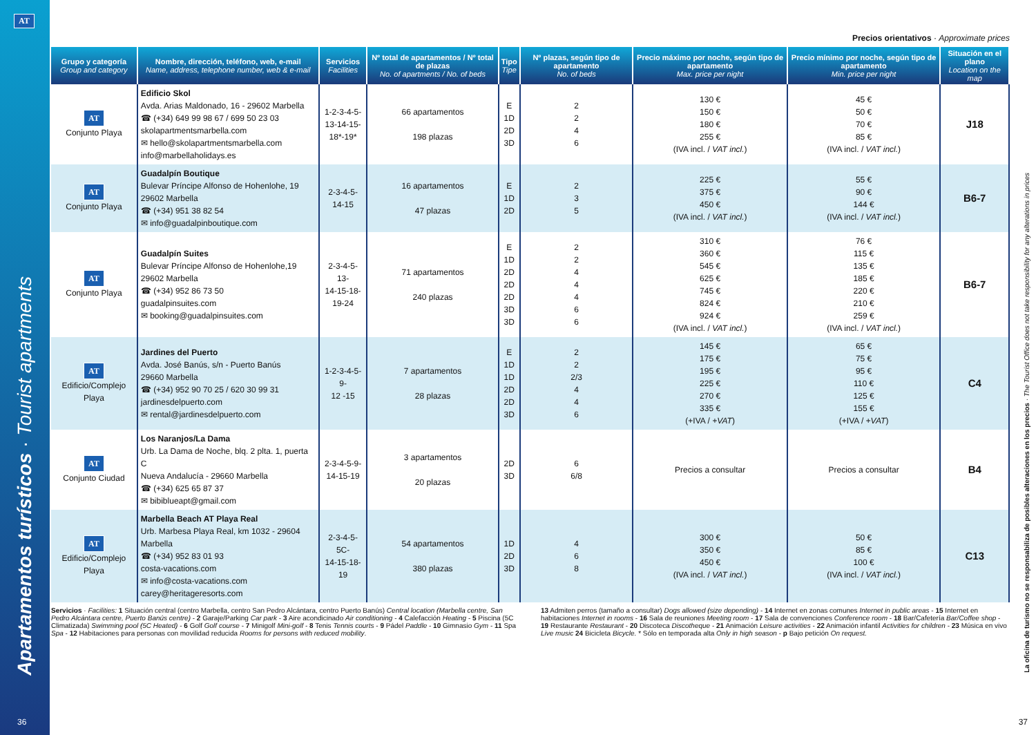AT
Precios orientativos · Approximate prices
| Grupo y categoría Group and category | Nombre, dirección, teléfono, web, e-mail Name, address, telephone number, web & e-mail | Servicios Facilities | Nº total de apartamentos / Nº total de plazas No. of apartments / No. of beds | Tipo Tipe | Nº plazas, según tipo de apartamento No. of beds | Precio máximo por noche, según tipo de apartamento Max. price per night | Precio mínimo por noche, según tipo de apartamento Min. price per night | Situación en el plano Location on the map |
| --- | --- | --- | --- | --- | --- | --- | --- | --- |
| AT Conjunto Playa | Edificio Skol Avda. Arias Maldonado, 16 - 29602 Marbella ☎ (+34) 649 99 98 67 / 699 50 23 03 skolapartmentsmarbella.com ✉ hello@skolapartmentsmarbella.com info@marbellaholidays.es | 1-2-3-4-5- 13-14-15- 18*-19* | 66 apartamentos 198 plazas | E 1D 2D 3D | 2 2 4 6 | 130 € 150 € 180 € 255 € (IVA incl. / VAT incl. ) | 45 € 50 € 70 € 85 € (IVA incl. / VAT incl. ) | J18 |
| AT Conjunto Playa | Guadalpín Boutique Bulevar Príncipe Alfonso de Hohenlohe, 19 29602 Marbella ☎ (+34) 951 38 82 54 ✉ info@guadalpinboutique.com | 2-3-4-5- 14-15 | 16 apartamentos 47 plazas | E 1D 2D | 2 3 5 | 225 € 375 € 450 € (IVA incl. / VAT incl. ) | 55 € 90 € 144 € (IVA incl. / VAT incl. ) | B6-7 |
| AT Conjunto Playa | Guadalpín Suites Bulevar Príncipe Alfonso de Hohenlohe,19 29602 Marbella ☎ (+34) 952 86 73 50 guadalpinsuites.com ✉ booking@guadalpinsuites.com | 2-3-4-5-13- 14-15-18- 19-24 | 71 apartamentos 240 plazas | E 1D 2D 2D 2D 3D 3D | 2 2 4 4 4 6 6 | 310 € 360 € 545 € 625 € 745 € 824 € 924 € (IVA incl. / VAT incl. ) | 76 € 115 € 135 € 185 € 220 € 210 € 259 € (IVA incl. / VAT incl. ) | B6-7 |
| AT Edificio/Complejo Playa | Jardines del Puerto Avda. José Banús, s/n - Puerto Banús 29660 Marbella ☎ (+34) 952 90 70 25 / 620 30 99 31 jardinesdelpuerto.com ✉ rental@jardinesdelpuerto.com | 1-2-3-4-5-9- 12 -15 | 7 apartamentos 28 plazas | E 1D 1D 2D 2D 3D | 2 2 2/3 4 4 6 | 145 € 175 € 195 € 225 € 270 € 335 € (+IVA / +VAT ) | 65 € 75 € 95 € 110 € 125 € 155 € (+IVA / +VAT ) | C4 |
| AT Conjunto Ciudad | Los Naranjos/La Dama Urb. La Dama de Noche, blq. 2 plta. 1, puerta C Nueva Andalucía - 29660 Marbella ☎ (+34) 625 65 87 37 ✉ bibiblueapt@gmail.com | 2-3-4-5-9- 14-15-19 | 3 apartamentos 20 plazas | 2D 3D | 6 6/8 | Precios a consultar | Precios a consultar | B4 |
| AT Edificio/Complejo Playa | Marbella Beach AT Playa Real Urb. Marbesa Playa Real, km 1032 - 29604 Marbella ☎ (+34) 952 83 01 93 costa-vacations.com ✉ info@costa-vacations.com carey@heritageresorts.com | 2-3-4-5-5C- 14-15-18-19 | 54 apartamentos 380 plazas | 1D 2D 3D | 4 6 8 | 300 € 350 € 450 € (IVA incl. / VAT incl. ) | 50 € 85 € 100 € (IVA incl. / VAT incl. ) | C13 |
Servicios · Facilities: 1 Situación central (centro Marbella, centro San Pedro Alcántara, centro Puerto Banús) Central location (Marbella centre, San Pedro Alcántara centre, Puerto Banús centre) - 2 Garaje/Parking Car park - 3 Aire acondicinado Air conditioning - 4 Calefacción Heating - 5 Piscina (5C Climatizada) Swimming pool (5C Heated) - 6 Golf Golf course - 7 Minigolf Mini-golf - 8 Tenis Tennis courts - 9 Pádel Paddle - 10 Gimnasio Gym - 11 Spa Spa - 12 Habitaciones para personas con movilidad reducida Rooms for persons with reduced mobility.
13 Admiten perros (tamaño a consultar) Dogs allowed (size depending) - 14 Internet en zonas comunes Internet in public areas - 15 Internet en habitaciones Internet in rooms - 16 Sala de reuniones Meeting room - 17 Sala de convenciones Conference room - 18 Bar/Cafetería Bar/Coffee shop - 19 Restaurante Restaurant - 20 Discoteca Discotheque - 21 Animación Leisure activities - 22 Animación infantil Activities for children - 23 Música en vivo Live music 24 Bicicleta Bicycle. * Sólo en temporada alta Only in high season - p Bajo petición On request.
Apartamentos turísticos · Tourist apartments
La oficina de turismo no se responsabiliza de posibles alteraciones en los precios · The Tourist Office does not take responsibility for any alterations in prices
36 37